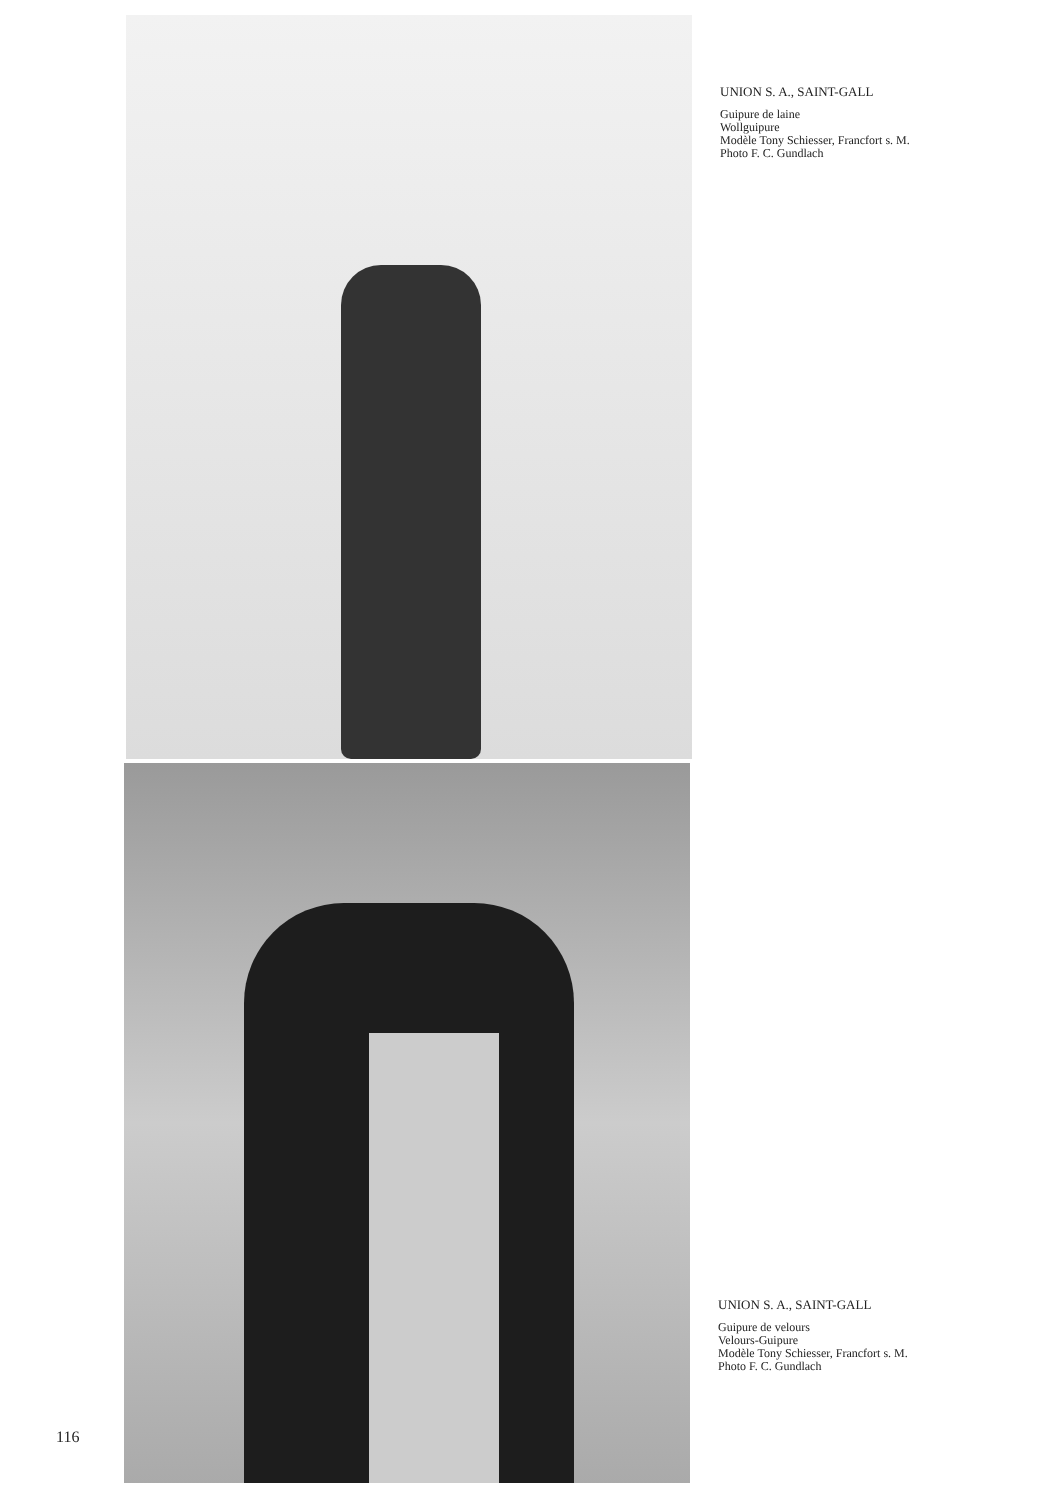UNION S. A., SAINT-GALL
Guipure de laine
Wollguipure
Modèle Tony Schiesser, Francfort s. M.
Photo F. C. Gundlach
UNION S. A., SAINT-GALL
Guipure de velours
Velours-Guipure
Modèle Tony Schiesser, Francfort s. M.
Photo F. C. Gundlach
116